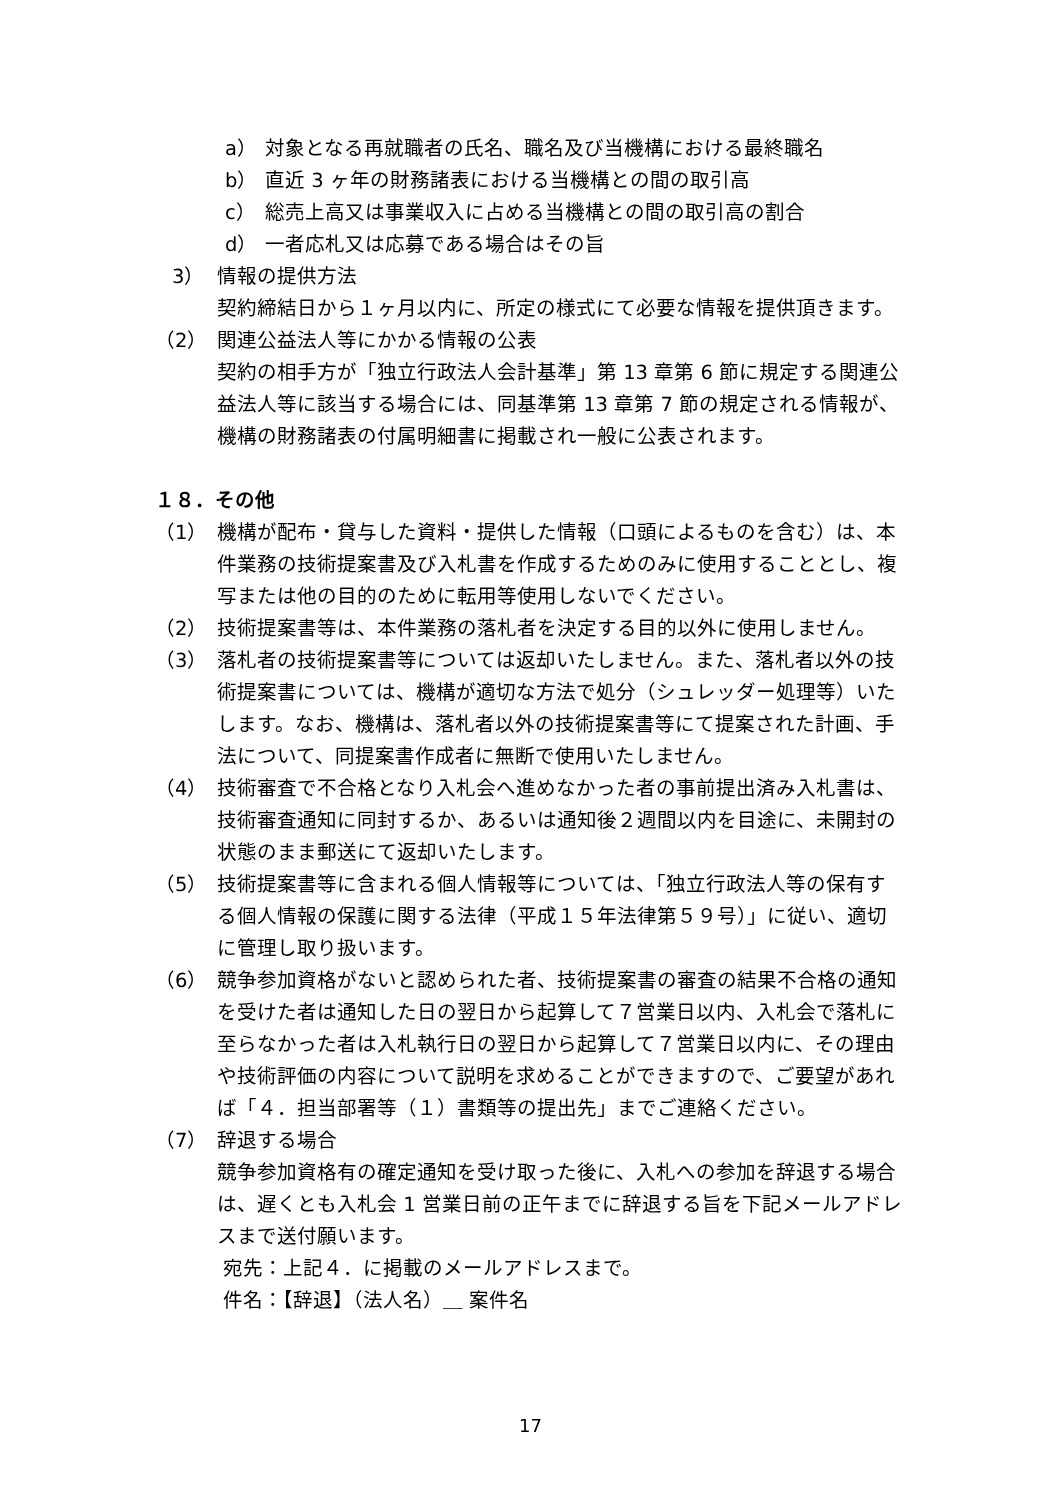a） 対象となる再就職者の氏名、職名及び当機構における最終職名
b） 直近 3 ヶ年の財務諸表における当機構との間の取引高
c） 総売上高又は事業収入に占める当機構との間の取引高の割合
d） 一者応札又は応募である場合はその旨
3） 情報の提供方法
契約締結日から１ヶ月以内に、所定の様式にて必要な情報を提供頂きます。
（2） 関連公益法人等にかかる情報の公表
契約の相手方が「独立行政法人会計基準」第 13 章第 6 節に規定する関連公益法人等に該当する場合には、同基準第 13 章第 7 節の規定される情報が、機構の財務諸表の付属明細書に掲載され一般に公表されます。
１８．その他
（1） 機構が配布・貸与した資料・提供した情報（口頭によるものを含む）は、本件業務の技術提案書及び入札書を作成するためのみに使用することとし、複写または他の目的のために転用等使用しないでください。
（2） 技術提案書等は、本件業務の落札者を決定する目的以外に使用しません。
（3） 落札者の技術提案書等については返却いたしません。また、落札者以外の技術提案書については、機構が適切な方法で処分（シュレッダー処理等）いたします。なお、機構は、落札者以外の技術提案書等にて提案された計画、手法について、同提案書作成者に無断で使用いたしません。
（4） 技術審査で不合格となり入札会へ進めなかった者の事前提出済み入札書は、技術審査通知に同封するか、あるいは通知後２週間以内を目途に、未開封の状態のまま郵送にて返却いたします。
（5） 技術提案書等に含まれる個人情報等については、「独立行政法人等の保有する個人情報の保護に関する法律（平成１５年法律第５９号）」に従い、適切に管理し取り扱います。
（6） 競争参加資格がないと認められた者、技術提案書の審査の結果不合格の通知を受けた者は通知した日の翌日から起算して７営業日以内、入札会で落札に至らなかった者は入札執行日の翌日から起算して７営業日以内に、その理由や技術評価の内容について説明を求めることができますので、ご要望があれば「４．担当部署等（１）書類等の提出先」までご連絡ください。
（7） 辞退する場合
競争参加資格有の確定通知を受け取った後に、入札への参加を辞退する場合は、遅くとも入札会 1 営業日前の正午までに辞退する旨を下記メールアドレスまで送付願います。
宛先：上記４．に掲載のメールアドレスまで。
件名：【辞退】（法人名）＿ 案件名
17